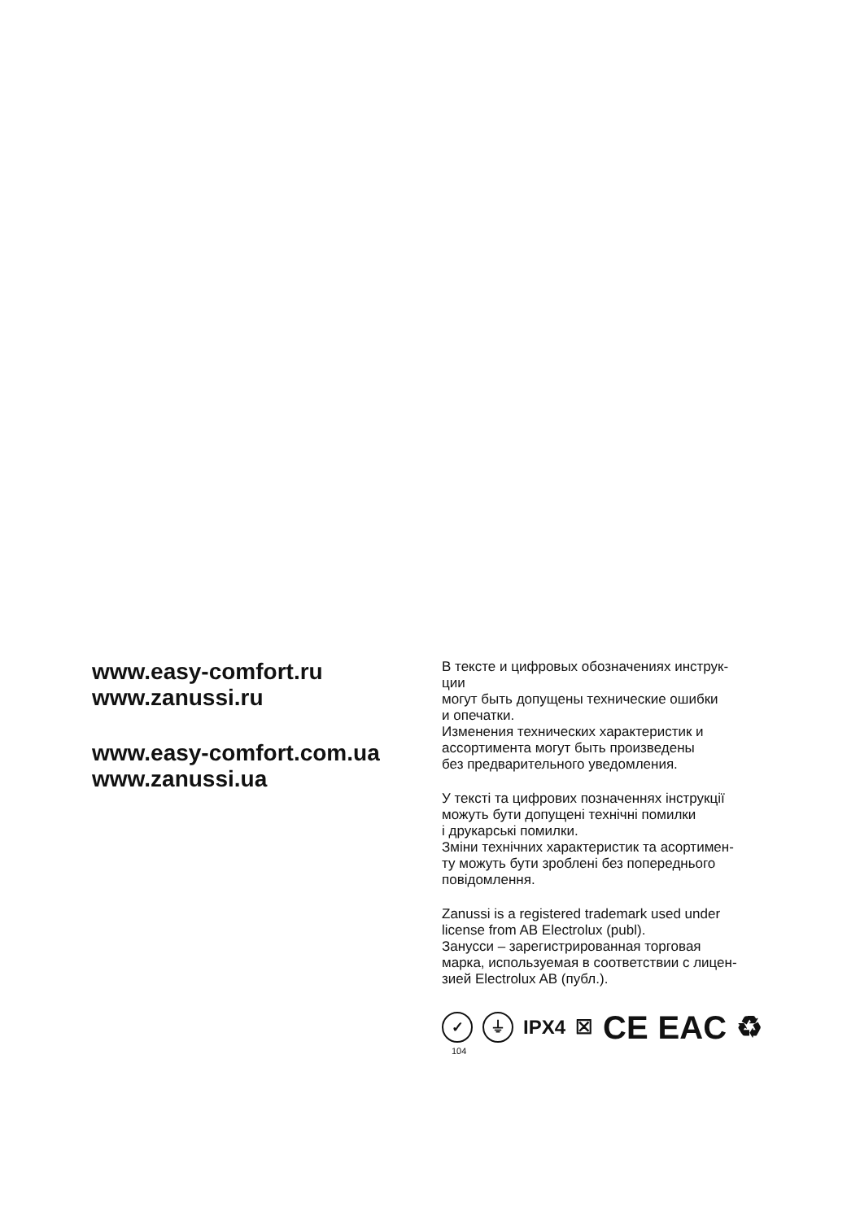www.easy-comfort.ru
www.zanussi.ru
www.easy-comfort.com.ua
www.zanussi.ua
В тексте и цифровых обозначениях инструк-
ции
могут быть допущены технические ошибки
и опечатки.
Изменения технических характеристик и
ассортимента могут быть произведены
без предварительного уведомления.
У тексті та цифрових позначеннях інструкції
можуть бути допущені технічні помилки
і друкарські помилки.
Зміни технічних характеристик та асортимен-
ту можуть бути зроблені без попереднього
повідомлення.
Zanussi is a registered trademark used under
license from AB Electrolux (publ).
Занусси – зарегистрированная торговая
марка, используемая в соответствии с лицен-
зией Electrolux AB (публ.).
✓ ⏚
IPX4 ☒ CE EAC ♻
104